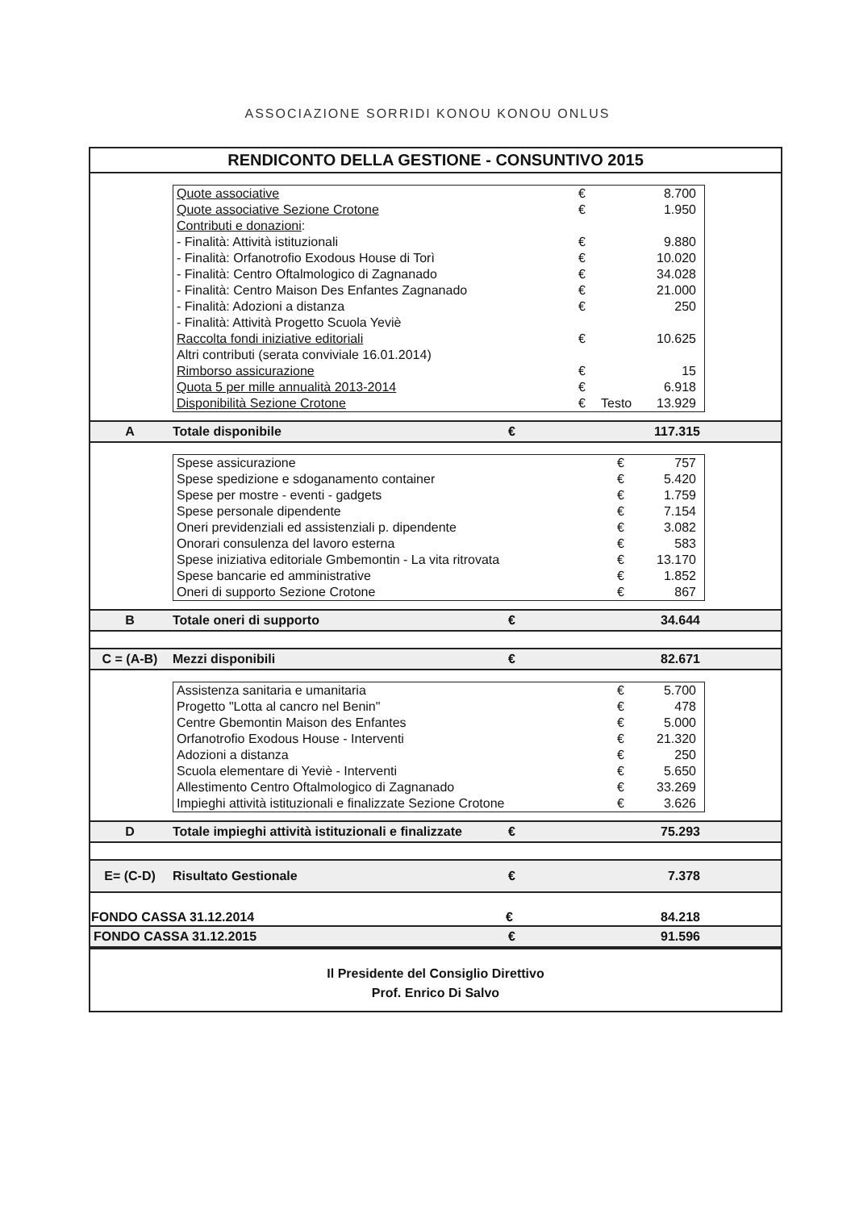ASSOCIAZIONE SORRIDI KONOU KONOU ONLUS
RENDICONTO DELLA GESTIONE - CONSUNTIVO 2015
| Quote associative | € | | 8.700 |
| Quote associative Sezione Crotone | € | | 1.950 |
| Contributi e donazioni : | | | |
| - Finalità: Attività istituzionali | € | | 9.880 |
| - Finalità: Orfanotrofio Exodous House di Torì | € | | 10.020 |
| - Finalità: Centro Oftalmologico di Zagnanado | € | | 34.028 |
| - Finalità: Centro Maison Des Enfantes Zagnanado | € | | 21.000 |
| - Finalità: Adozioni a distanza | € | | 250 |
| - Finalità: Attività Progetto Scuola Yeviè | | | |
| Raccolta fondi iniziative editoriali | € | | 10.625 |
| Altri contributi (serata conviviale 16.01.2014) | | | |
| Rimborso assicurazione | € | | 15 |
| Quota 5 per mille annualità 2013-2014 | € | | 6.918 |
| Disponibilità Sezione Crotone | € | Testo | 13.929 |
| A | Totale disponibile | € | 117.315 |
| Spese assicurazione | € | 757 |
| Spese spedizione e sdoganamento container | € | 5.420 |
| Spese per mostre - eventi - gadgets | € | 1.759 |
| Spese personale dipendente | € | 7.154 |
| Oneri previdenziali ed assistenziali p. dipendente | € | 3.082 |
| Onorari consulenza del lavoro esterna | € | 583 |
| Spese iniziativa editoriale Gmbemontin - La vita ritrovata | € | 13.170 |
| Spese bancarie ed amministrative | € | 1.852 |
| Oneri di supporto Sezione Crotone | € | 867 |
| B | Totale oneri di supporto | € | 34.644 |
| C = (A-B) | Mezzi disponibili | € | 82.671 |
| Assistenza sanitaria e umanitaria | € | 5.700 |
| Progetto "Lotta al cancro nel Benin" | € | 478 |
| Centre Gbemontin Maison des Enfantes | € | 5.000 |
| Orfanotrofio Exodous House - Interventi | € | 21.320 |
| Adozioni a distanza | € | 250 |
| Scuola elementare di Yeviè - Interventi | € | 5.650 |
| Allestimento Centro Oftalmologico di Zagnanado | € | 33.269 |
| Impieghi attività istituzionali e finalizzate Sezione Crotone | € | 3.626 |
| D | Totale impieghi attività istituzionali e finalizzate | € | 75.293 |
| E= (C-D) | Risultato Gestionale | € | 7.378 |
| FONDO CASSA 31.12.2014 | | € | 84.218 |
| FONDO CASSA 31.12.2015 | | € | 91.596 |
Il Presidente del Consiglio Direttivo
Prof. Enrico Di Salvo